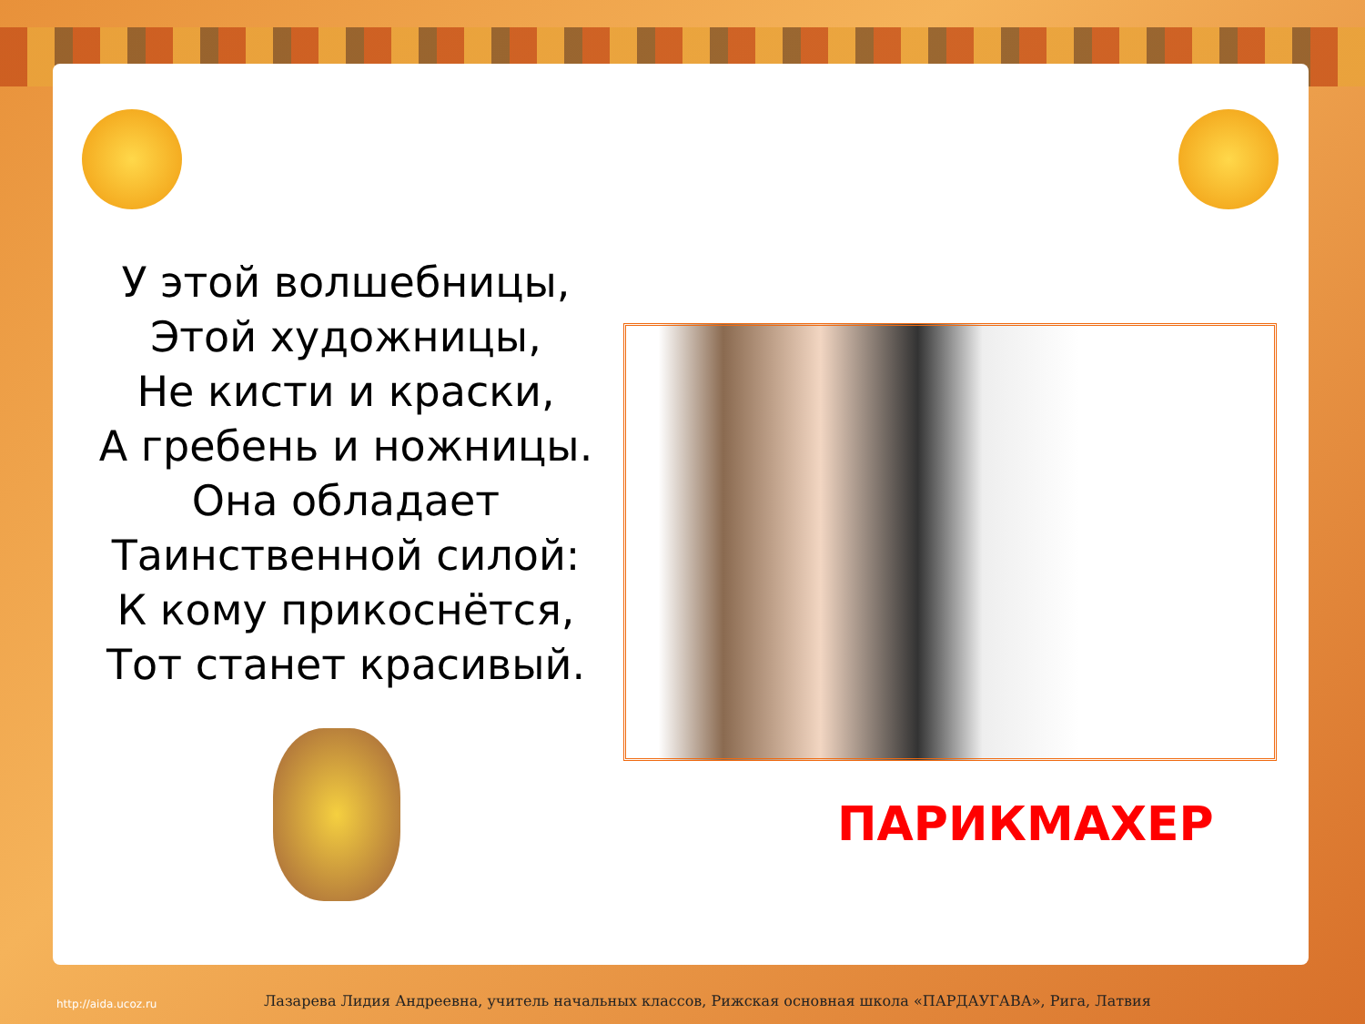У этой волшебницы,
Этой художницы,
Не кисти и краски,
А гребень и ножницы.
Она обладает
Таинственной силой:
К кому прикоснётся,
Тот станет красивый.
ПАРИКМАХЕР
http://aida.ucoz.ru
Лазарева Лидия Андреевна, учитель начальных классов, Рижская основная школа «ПАРДАУГАВА», Рига, Латвия